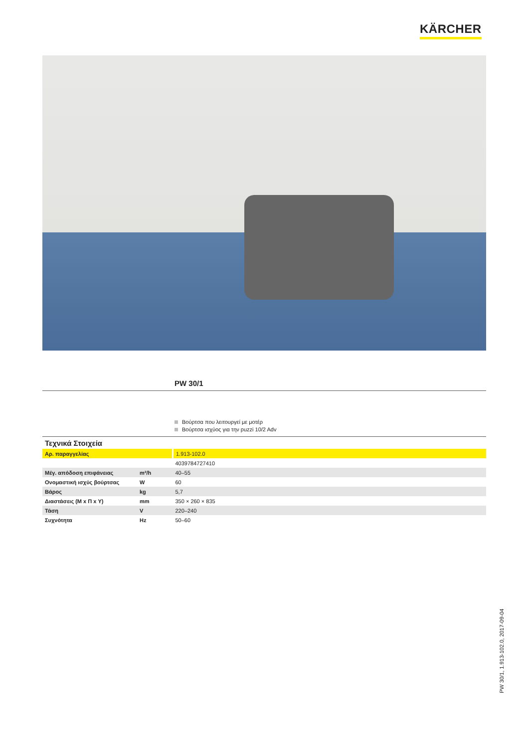KÄRCHER
PW 30/1
Βούρτσα που λειτουργεί με μοτέρ
Βούρτσα ισχύος για την puzzi 10/2 Adv
| Τεχνικά Στοιχεία | | |
| --- | --- | --- |
| Αρ. παραγγελίας | | 1.913-102.0 |
| | | 4039784727410 |
| Μέγ. απόδοση επιφάνειας | m²/h | 40–55 |
| Ονομαστική ισχύς βούρτσας | W | 60 |
| Βάρος | kg | 5,7 |
| Διαστάσεις (Μ x Π x Υ) | mm | 350 × 260 × 835 |
| Τάση | V | 220–240 |
| Συχνότητα | Hz | 50–60 |
PW 30/1, 1.913-102.0, 2017-09-04